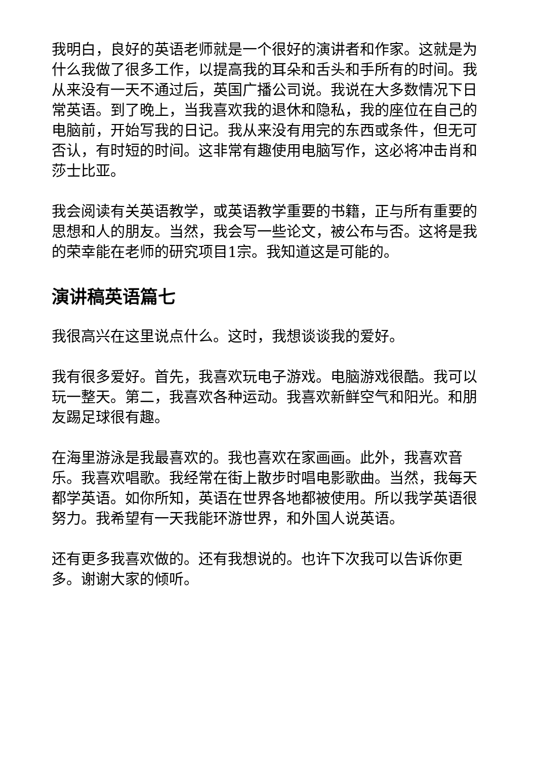我明白，良好的英语老师就是一个很好的演讲者和作家。这就是为什么我做了很多工作，以提高我的耳朵和舌头和手所有的时间。我从来没有一天不通过后，英国广播公司说。我说在大多数情况下日常英语。到了晚上，当我喜欢我的退休和隐私，我的座位在自己的电脑前，开始写我的日记。我从来没有用完的东西或条件，但无可否认，有时短的时间。这非常有趣使用电脑写作，这必将冲击肖和莎士比亚。
我会阅读有关英语教学，或英语教学重要的书籍，正与所有重要的思想和人的朋友。当然，我会写一些论文，被公布与否。这将是我的荣幸能在老师的研究项目1宗。我知道这是可能的。
演讲稿英语篇七
我很高兴在这里说点什么。这时，我想谈谈我的爱好。
我有很多爱好。首先，我喜欢玩电子游戏。电脑游戏很酷。我可以玩一整天。第二，我喜欢各种运动。我喜欢新鲜空气和阳光。和朋友踢足球很有趣。
在海里游泳是我最喜欢的。我也喜欢在家画画。此外，我喜欢音乐。我喜欢唱歌。我经常在街上散步时唱电影歌曲。当然，我每天都学英语。如你所知，英语在世界各地都被使用。所以我学英语很努力。我希望有一天我能环游世界，和外国人说英语。
还有更多我喜欢做的。还有我想说的。也许下次我可以告诉你更多。谢谢大家的倾听。